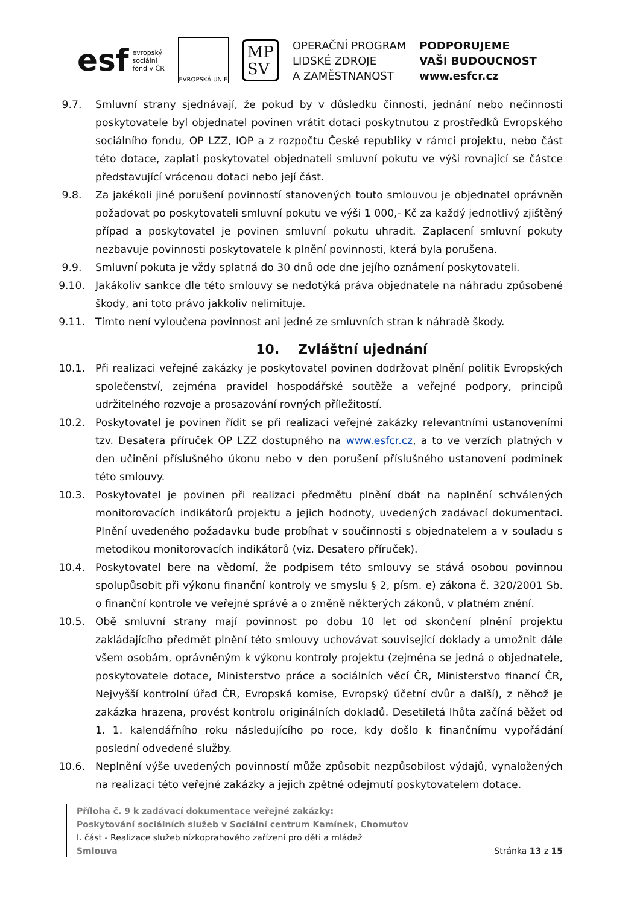esf evropský
sociální
fond v ČR
EVROPSKÁ UNIE
MP
SV
OPERAČNÍ PROGRAM
LIDSKÉ ZDROJE
A ZAMĚSTNANOST
PODPORUJEME
VAŠI BUDOUCNOST
www.esfcr.cz
9.7. Smluvní strany sjednávají, že pokud by v důsledku činností, jednání nebo nečinnosti poskytovatele byl objednatel povinen vrátit dotaci poskytnutou z prostředků Evropského sociálního fondu, OP LZZ, IOP a z rozpočtu České republiky v rámci projektu, nebo část této dotace, zaplatí poskytovatel objednateli smluvní pokutu ve výši rovnající se částce představující vrácenou dotaci nebo její část.
9.8. Za jakékoli jiné porušení povinností stanovených touto smlouvou je objednatel oprávněn požadovat po poskytovateli smluvní pokutu ve výši 1 000,- Kč za každý jednotlivý zjištěný případ a poskytovatel je povinen smluvní pokutu uhradit. Zaplacení smluvní pokuty nezbavuje povinnosti poskytovatele k plnění povinnosti, která byla porušena.
9.9. Smluvní pokuta je vždy splatná do 30 dnů ode dne jejího oznámení poskytovateli.
9.10. Jakákoliv sankce dle této smlouvy se nedotýká práva objednatele na náhradu způsobené škody, ani toto právo jakkoliv nelimituje.
9.11. Tímto není vyloučena povinnost ani jedné ze smluvních stran k náhradě škody.
10. Zvláštní ujednání
10.1. Při realizaci veřejné zakázky je poskytovatel povinen dodržovat plnění politik Evropských společenství, zejména pravidel hospodářské soutěže a veřejné podpory, principů udržitelného rozvoje a prosazování rovných příležitostí.
10.2. Poskytovatel je povinen řídit se při realizaci veřejné zakázky relevantními ustanoveními tzv. Desatera příruček OP LZZ dostupného na www.esfcr.cz, a to ve verzích platných v den učinění příslušného úkonu nebo v den porušení příslušného ustanovení podmínek této smlouvy.
10.3. Poskytovatel je povinen při realizaci předmětu plnění dbát na naplnění schválených monitorovacích indikátorů projektu a jejich hodnoty, uvedených zadávací dokumentaci. Plnění uvedeného požadavku bude probíhat v součinnosti s objednatelem a v souladu s metodikou monitorovacích indikátorů (viz. Desatero příruček).
10.4. Poskytovatel bere na vědomí, že podpisem této smlouvy se stává osobou povinnou spolupůsobit při výkonu finanční kontroly ve smyslu § 2, písm. e) zákona č. 320/2001 Sb. o finanční kontrole ve veřejné správě a o změně některých zákonů, v platném znění.
10.5. Obě smluvní strany mají povinnost po dobu 10 let od skončení plnění projektu zakládajícího předmět plnění této smlouvy uchovávat související doklady a umožnit dále všem osobám, oprávněným k výkonu kontroly projektu (zejména se jedná o objednatele, poskytovatele dotace, Ministerstvo práce a sociálních věcí ČR, Ministerstvo financí ČR, Nejvyšší kontrolní úřad ČR, Evropská komise, Evropský účetní dvůr a další), z něhož je zakázka hrazena, provést kontrolu originálních dokladů. Desetiletá lhůta začíná běžet od 1. 1. kalendářního roku následujícího po roce, kdy došlo k finančnímu vypořádání poslední odvedené služby.
10.6. Neplnění výše uvedených povinností může způsobit nezpůsobilost výdajů, vynaložených na realizaci této veřejné zakázky a jejich zpětné odejmutí poskytovatelem dotace.
Příloha č. 9 k zadávací dokumentace veřejné zakázky:
Poskytování sociálních služeb v Sociální centrum Kamínek, Chomutov
I. část - Realizace služeb nízkoprahového zařízení pro děti a mládež
Smlouva Stránka 13 z 15